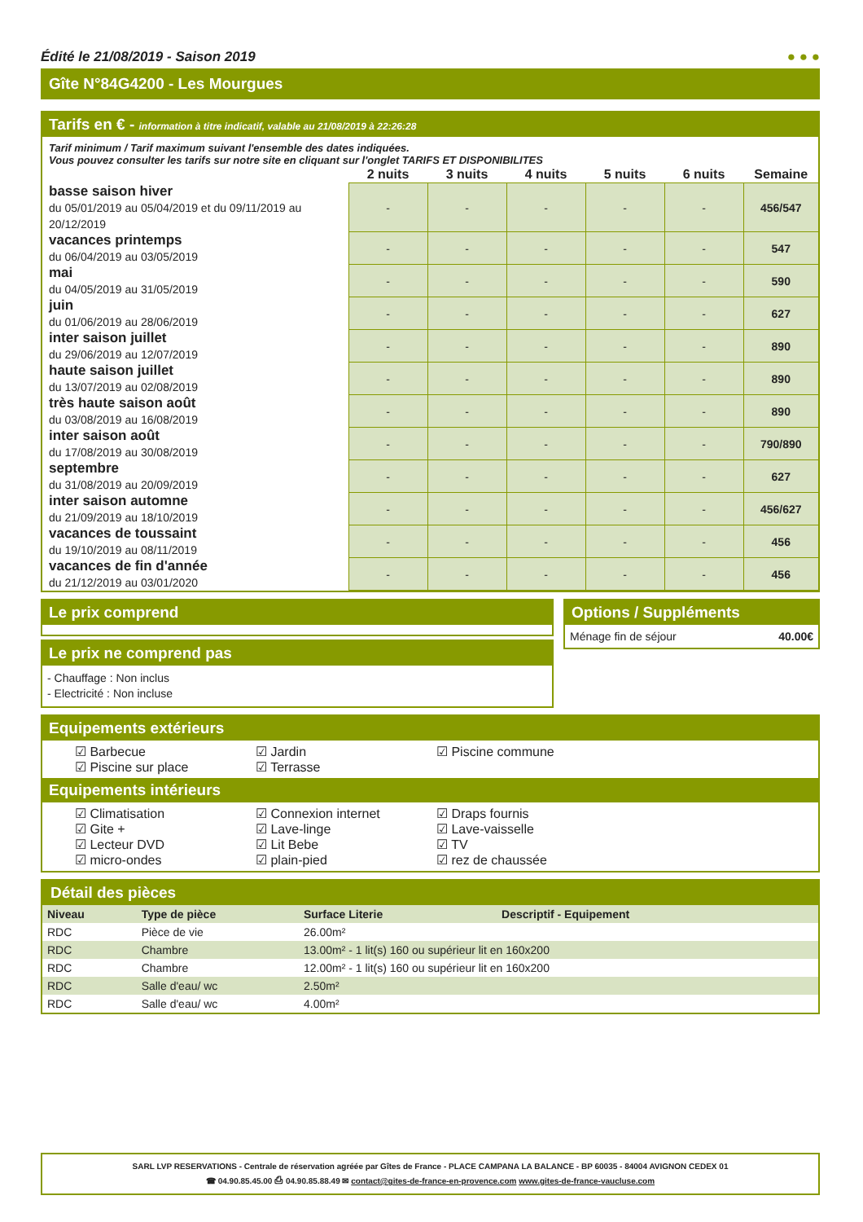Édité le 21/08/2019 - Saison 2019 ● ● ●
Gîte N°84G4200 - Les Mourgues
Tarifs en € - information à titre indicatif, valable au 21/08/2019 à 22:26:28
Tarif minimum / Tarif maximum suivant l'ensemble des dates indiquées.
Vous pouvez consulter les tarifs sur notre site en cliquant sur l'onglet TARIFS ET DISPONIBILITES
| | 2 nuits | 3 nuits | 4 nuits | 5 nuits | 6 nuits | Semaine |
| --- | --- | --- | --- | --- | --- | --- |
| basse saison hiver du 05/01/2019 au 05/04/2019 et du 09/11/2019 au 20/12/2019 | - | - | - | - | - | 456/547 |
| vacances printemps du 06/04/2019 au 03/05/2019 | - | - | - | - | - | 547 |
| mai du 04/05/2019 au 31/05/2019 | - | - | - | - | - | 590 |
| juin du 01/06/2019 au 28/06/2019 | - | - | - | - | - | 627 |
| inter saison juillet du 29/06/2019 au 12/07/2019 | - | - | - | - | - | 890 |
| haute saison juillet du 13/07/2019 au 02/08/2019 | - | - | - | - | - | 890 |
| très haute saison août du 03/08/2019 au 16/08/2019 | - | - | - | - | - | 890 |
| inter saison août du 17/08/2019 au 30/08/2019 | - | - | - | - | - | 790/890 |
| septembre du 31/08/2019 au 20/09/2019 | - | - | - | - | - | 627 |
| inter saison automne du 21/09/2019 au 18/10/2019 | - | - | - | - | - | 456/627 |
| vacances de toussaint du 19/10/2019 au 08/11/2019 | - | - | - | - | - | 456 |
| vacances de fin d'année du 21/12/2019 au 03/01/2020 | - | - | - | - | - | 456 |
Le prix comprend
Le prix ne comprend pas
- Chauffage : Non inclus
- Electricité : Non incluse
Options / Suppléments
Ménage fin de séjour 40.00€
Equipements extérieurs
☑ Barbecue ☑ Jardin ☑ Piscine commune ☑ Piscine sur place ☑ Terrasse
Equipements intérieurs
☑ Climatisation ☑ Connexion internet ☑ Draps fournis ☑ Gite + ☑ Lave-linge ☑ Lave-vaisselle ☑ Lecteur DVD ☑ Lit Bebe ☑ TV ☑ micro-ondes ☑ plain-pied ☑ rez de chaussée
Détail des pièces
| Niveau | Type de pièce | Surface Literie | Descriptif - Equipement |
| --- | --- | --- | --- |
| RDC | Pièce de vie | 26.00m² | |
| RDC | Chambre | 13.00m² - 1 lit(s) 160 ou supérieur lit en 160x200 | |
| RDC | Chambre | 12.00m² - 1 lit(s) 160 ou supérieur lit en 160x200 | |
| RDC | Salle d'eau/ wc | 2.50m² | |
| RDC | Salle d'eau/ wc | 4.00m² | |
SARL LVP RESERVATIONS - Centrale de réservation agréée par Gîtes de France - PLACE CAMPANA LA BALANCE - BP 60035 - 84004 AVIGNON CEDEX 01
☎ 04.90.85.45.00 ⎙ 04.90.85.88.49 ✉ contact@gites-de-france-en-provence.com www.gites-de-france-vaucluse.com